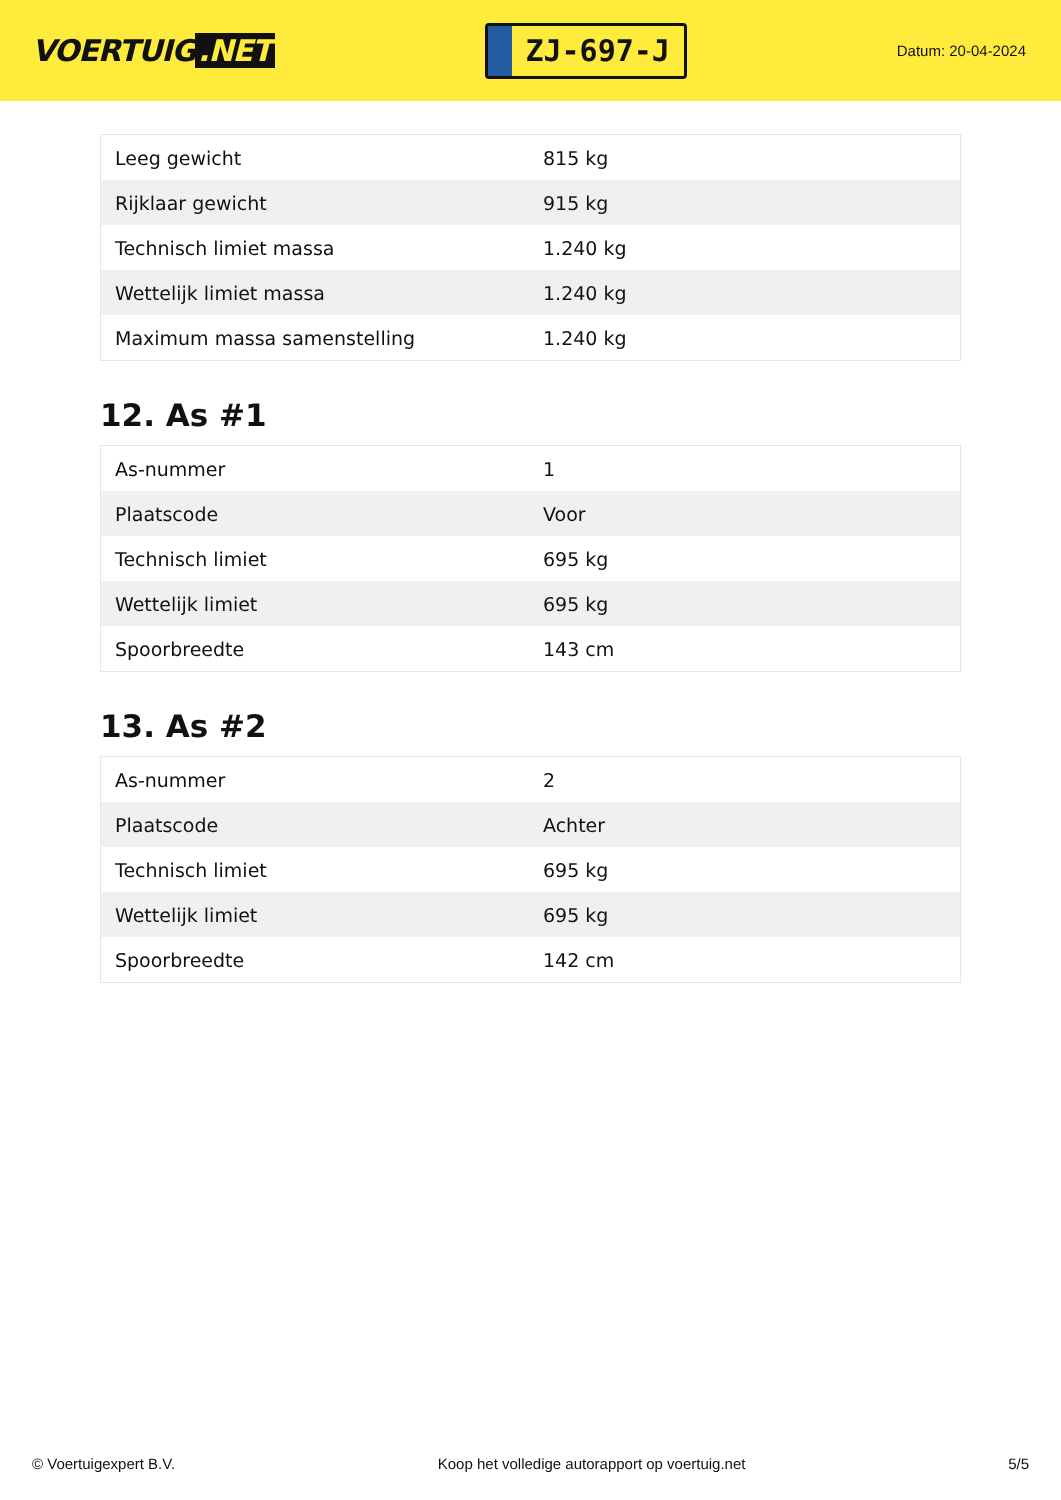VOERTUIG.NET
ZJ-697-J
Datum: 20-04-2024
| Leeg gewicht | 815 kg |
| Rijklaar gewicht | 915 kg |
| Technisch limiet massa | 1.240 kg |
| Wettelijk limiet massa | 1.240 kg |
| Maximum massa samenstelling | 1.240 kg |
12. As #1
| As-nummer | 1 |
| Plaatscode | Voor |
| Technisch limiet | 695 kg |
| Wettelijk limiet | 695 kg |
| Spoorbreedte | 143 cm |
13. As #2
| As-nummer | 2 |
| Plaatscode | Achter |
| Technisch limiet | 695 kg |
| Wettelijk limiet | 695 kg |
| Spoorbreedte | 142 cm |
© Voertuigexpert B.V. Koop het volledige autorapport op voertuig.net 5/5